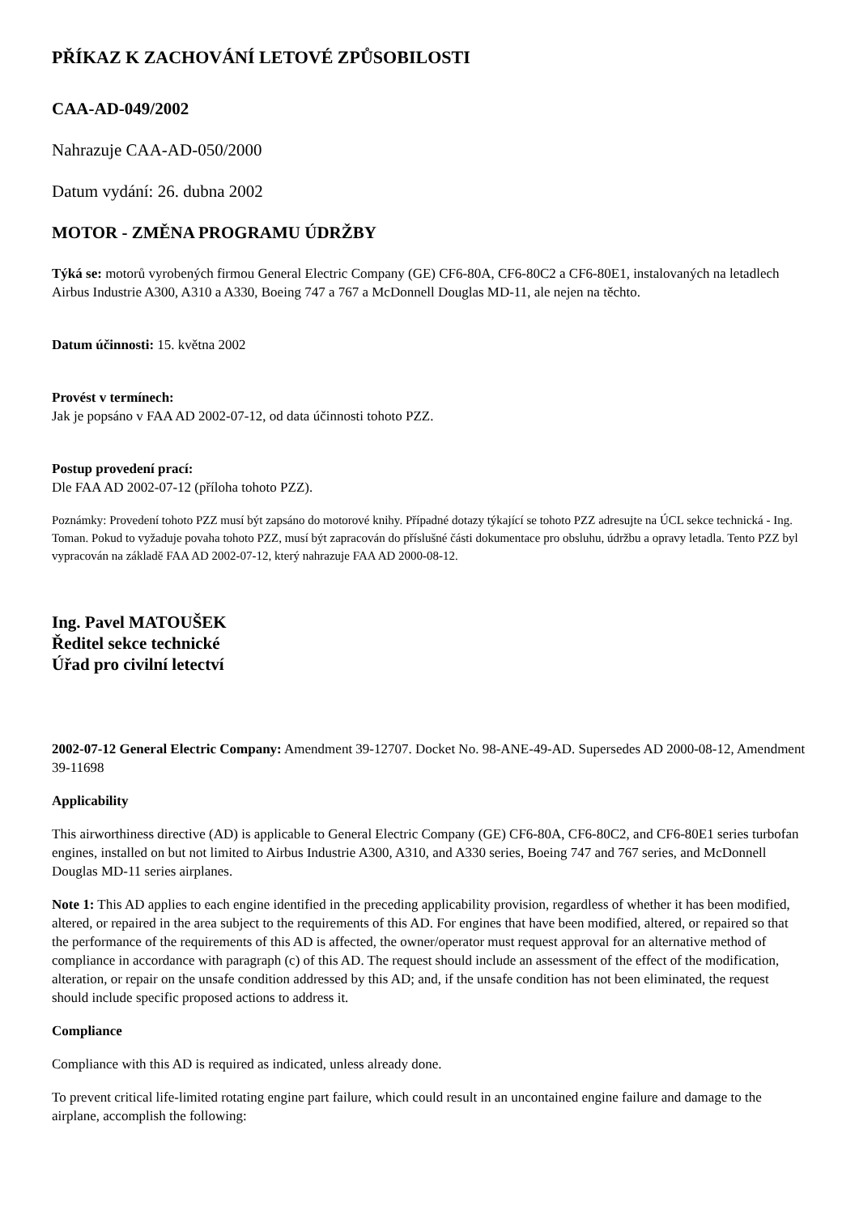PŘÍKAZ K ZACHOVÁNÍ LETOVÉ ZPŮSOBILOSTI
CAA-AD-049/2002
Nahrazuje CAA-AD-050/2000
Datum vydání: 26. dubna 2002
MOTOR - ZMĚNA PROGRAMU ÚDRŽBY
Týká se: motorů vyrobených firmou General Electric Company (GE) CF6-80A, CF6-80C2 a CF6-80E1, instalovaných na letadlech Airbus Industrie A300, A310 a A330, Boeing 747 a 767 a McDonnell Douglas MD-11, ale nejen na těchto.
Datum účinnosti: 15. května 2002
Provést v termínech:
Jak je popsáno v FAA AD 2002-07-12, od data účinnosti tohoto PZZ.
Postup provedení prací:
Dle FAA AD 2002-07-12 (příloha tohoto PZZ).
Poznámky: Provedení tohoto PZZ musí být zapsáno do motorové knihy. Případné dotazy týkající se tohoto PZZ adresujte na ÚCL sekce technická - Ing. Toman. Pokud to vyžaduje povaha tohoto PZZ, musí být zapracován do příslušné části dokumentace pro obsluhu, údržbu a opravy letadla. Tento PZZ byl vypracován na základě FAA AD 2002-07-12, který nahrazuje FAA AD 2000-08-12.
Ing. Pavel MATOUŠEK
Ředitel sekce technické
Úřad pro civilní letectví
2002-07-12 General Electric Company: Amendment 39-12707. Docket No. 98-ANE-49-AD. Supersedes AD 2000-08-12, Amendment 39-11698
Applicability
This airworthiness directive (AD) is applicable to General Electric Company (GE) CF6-80A, CF6-80C2, and CF6-80E1 series turbofan engines, installed on but not limited to Airbus Industrie A300, A310, and A330 series, Boeing 747 and 767 series, and McDonnell Douglas MD-11 series airplanes.
Note 1: This AD applies to each engine identified in the preceding applicability provision, regardless of whether it has been modified, altered, or repaired in the area subject to the requirements of this AD. For engines that have been modified, altered, or repaired so that the performance of the requirements of this AD is affected, the owner/operator must request approval for an alternative method of compliance in accordance with paragraph (c) of this AD. The request should include an assessment of the effect of the modification, alteration, or repair on the unsafe condition addressed by this AD; and, if the unsafe condition has not been eliminated, the request should include specific proposed actions to address it.
Compliance
Compliance with this AD is required as indicated, unless already done.
To prevent critical life-limited rotating engine part failure, which could result in an uncontained engine failure and damage to the airplane, accomplish the following: